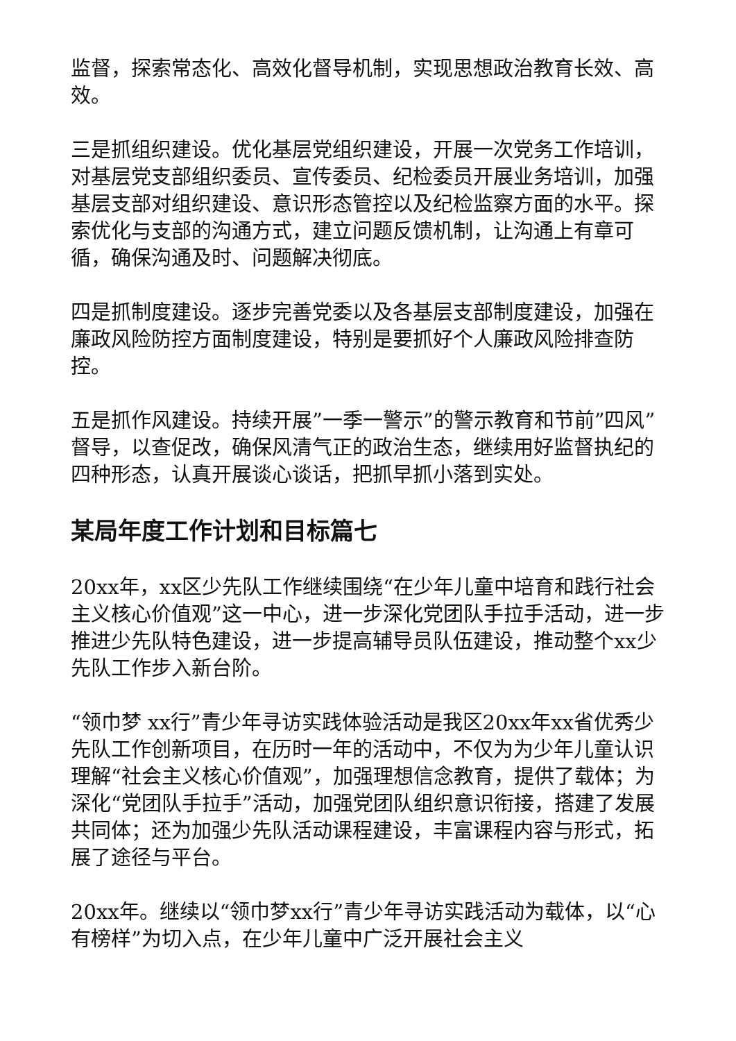监督，探索常态化、高效化督导机制，实现思想政治教育长效、高效。
三是抓组织建设。优化基层党组织建设，开展一次党务工作培训，对基层党支部组织委员、宣传委员、纪检委员开展业务培训，加强基层支部对组织建设、意识形态管控以及纪检监察方面的水平。探索优化与支部的沟通方式，建立问题反馈机制，让沟通上有章可循，确保沟通及时、问题解决彻底。
四是抓制度建设。逐步完善党委以及各基层支部制度建设，加强在廉政风险防控方面制度建设，特别是要抓好个人廉政风险排查防控。
五是抓作风建设。持续开展”一季一警示”的警示教育和节前”四风”督导，以查促改，确保风清气正的政治生态，继续用好监督执纪的四种形态，认真开展谈心谈话，把抓早抓小落到实处。
某局年度工作计划和目标篇七
20xx年，xx区少先队工作继续围绕“在少年儿童中培育和践行社会主义核心价值观”这一中心，进一步深化党团队手拉手活动，进一步推进少先队特色建设，进一步提高辅导员队伍建设，推动整个xx少先队工作步入新台阶。
“领巾梦 xx行”青少年寻访实践体验活动是我区20xx年xx省优秀少先队工作创新项目，在历时一年的活动中，不仅为为少年儿童认识理解“社会主义核心价值观”，加强理想信念教育，提供了载体；为深化“党团队手拉手”活动，加强党团队组织意识衔接，搭建了发展共同体；还为加强少先队活动课程建设，丰富课程内容与形式，拓展了途径与平台。
20xx年。继续以“领巾梦xx行”青少年寻访实践活动为载体，以“心有榜样”为切入点，在少年儿童中广泛开展社会主义